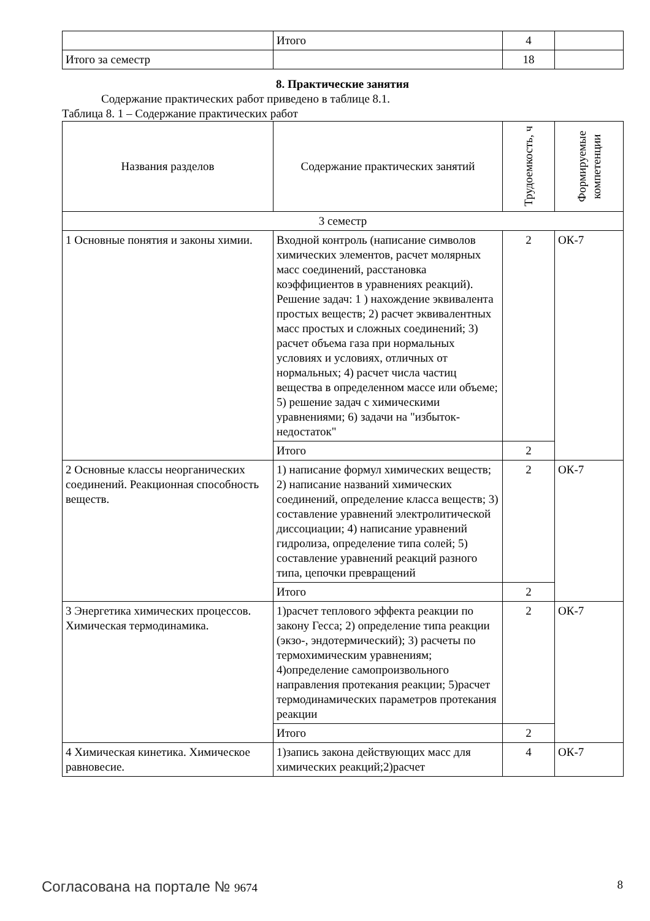| | Итого | 4 | |
| Итого за семестр | | 18 | |
8. Практические занятия
Содержание практических работ приведено в таблице 8.1.
Таблица 8. 1 – Содержание практических работ
| Названия разделов | Содержание практических занятий | Трудоемкость, ч | Формируемые компетенции |
| --- | --- | --- | --- |
| 3 семестр | | | |
| 1 Основные понятия и законы химии. | Входной контроль (написание символов химических элементов, расчет молярных масс соединений, расстановка коэффициентов в уравнениях реакций). Решение задач: 1 ) нахождение эквивалента простых веществ; 2) расчет эквивалентных масс простых и сложных соединений; 3) расчет объема газа при нормальных условиях и условиях, отличных от нормальных; 4) расчет числа частиц вещества в определенном массе или объеме; 5) решение задач с химическими уравнениями; 6) задачи на "избыток-недостаток" | 2 | ОК-7 |
| | Итого | 2 | |
| 2 Основные классы неорганических соединений. Реакционная способность веществ. | 1) написание формул химических веществ; 2) написание названий химических соединений, определение класса веществ; 3) составление уравнений электролитической диссоциации; 4) написание уравнений гидролиза, определение типа солей; 5) составление уравнений реакций разного типа, цепочки превращений | 2 | ОК-7 |
| | Итого | 2 | |
| 3 Энергетика химических процессов. Химическая термодинамика. | 1)расчет теплового эффекта реакции по закону Гесса; 2) определение типа реакции (экзо-, эндотермический); 3) расчеты по термохимическим уравнениям; 4)определение самопроизвольного направления протекания реакции; 5)расчет термодинамических параметров протекания реакции | 2 | ОК-7 |
| | Итого | 2 | |
| 4 Химическая кинетика. Химическое равновесие. | 1)запись закона действующих масс для химических реакций;2)расчет | 4 | ОК-7 |
Согласована на портале № 9674 8